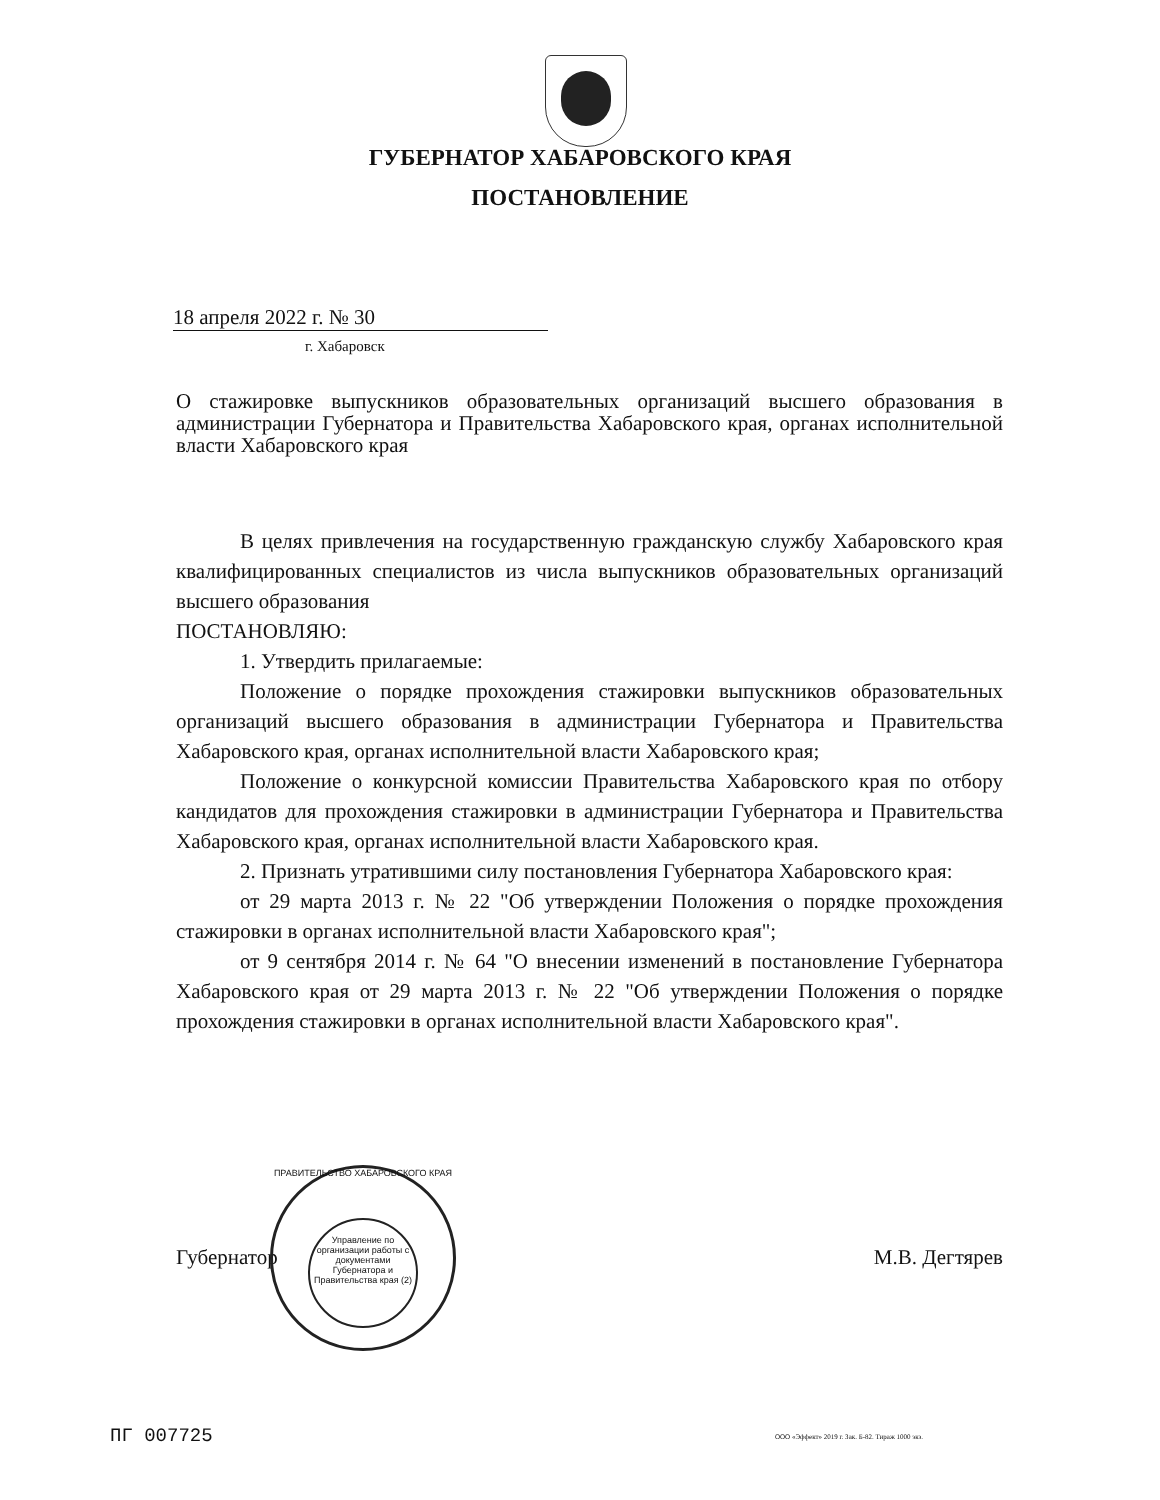ГУБЕРНАТОР ХАБАРОВСКОГО КРАЯ
ПОСТАНОВЛЕНИЕ
18 апреля 2022 г. № 30
г. Хабаровск
О стажировке выпускников образовательных организаций высшего образования в администрации Губернатора и Правительства Хабаровского края, органах исполнительной власти Хабаровского края
В целях привлечения на государственную гражданскую службу Хабаровского края квалифицированных специалистов из числа выпускников образовательных организаций высшего образования
ПОСТАНОВЛЯЮ:
1. Утвердить прилагаемые:
Положение о порядке прохождения стажировки выпускников образовательных организаций высшего образования в администрации Губернатора и Правительства Хабаровского края, органах исполнительной власти Хабаровского края;
Положение о конкурсной комиссии Правительства Хабаровского края по отбору кандидатов для прохождения стажировки в администрации Губернатора и Правительства Хабаровского края, органах исполнительной власти Хабаровского края.
2. Признать утратившими силу постановления Губернатора Хабаровского края:
от 29 марта 2013 г. № 22 "Об утверждении Положения о порядке прохождения стажировки в органах исполнительной власти Хабаровского края";
от 9 сентября 2014 г. № 64 "О внесении изменений в постановление Губернатора Хабаровского края от 29 марта 2013 г. № 22 "Об утверждении Положения о порядке прохождения стажировки в органах исполнительной власти Хабаровского края".
Губернатор М.В. Дегтярев
ПРАВИТЕЛЬСТВО ХАБАРОВСКОГО КРАЯ
Управление по организации работы с документами Губернатора и Правительства края (2)
ПГ 007725
ООО «Эффект» 2019 г. Зак. Б-82. Тираж 1000 экз.